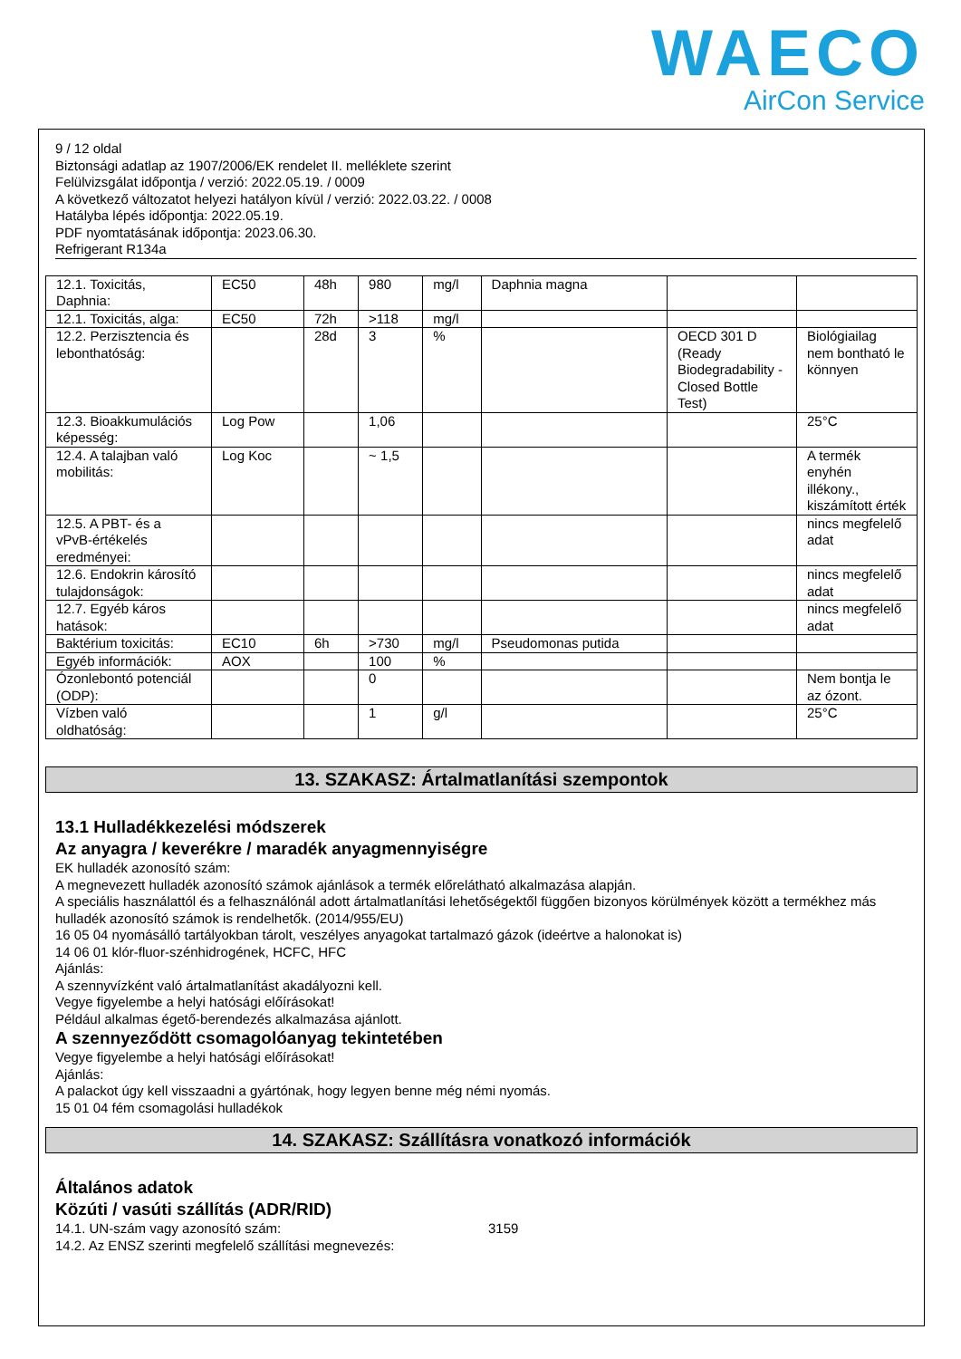WAECO
AirCon Service
9 / 12 oldal
Biztonsági adatlap az 1907/2006/EK rendelet II. melléklete szerint
Felülvizsgálat időpontja / verzió: 2022.05.19. / 0009
A következő változatot helyezi hatályon kívül / verzió: 2022.03.22. / 0008
Hatályba lépés időpontja: 2022.05.19.
PDF nyomtatásának időpontja: 2023.06.30.
Refrigerant R134a
| 12.1. Toxicitás, Daphnia: | EC50 | 48h | 980 | mg/l | Daphnia magna | | |
| 12.1. Toxicitás, alga: | EC50 | 72h | >118 | mg/l | | | |
| 12.2. Perzisztencia és lebonthatóság: | | 28d | 3 | % | | OECD 301 D (Ready Biodegradability - Closed Bottle Test) | Biológiailag nem bontható le könnyen |
| 12.3. Bioakkumulációs képesség: | Log Pow | | 1,06 | | | | 25°C |
| 12.4. A talajban való mobilitás: | Log Koc | | ~ 1,5 | | | | A termék enyhén illékony., kiszámított érték |
| 12.5. A PBT- és a vPvB-értékelés eredményei: | | | | | | | nincs megfelelő adat |
| 12.6. Endokrin károsító tulajdonságok: | | | | | | | nincs megfelelő adat |
| 12.7. Egyéb káros hatások: | | | | | | | nincs megfelelő adat |
| Baktérium toxicitás: | EC10 | 6h | >730 | mg/l | Pseudomonas putida | | |
| Egyéb információk: | AOX | | 100 | % | | | |
| Ózonlebontó potenciál (ODP): | | | 0 | | | | Nem bontja le az ózont. |
| Vízben való oldhatóság: | | | 1 | g/l | | | 25°C |
13. SZAKASZ: Ártalmatlanítási szempontok
13.1 Hulladékkezelési módszerek
Az anyagra / keverékre / maradék anyagmennyiségre
EK hulladék azonosító szám:
A megnevezett hulladék azonosító számok ajánlások a termék előrelátható alkalmazása alapján.
A speciális használattól és a felhasználónál adott ártalmatlanítási lehetőségektől függően bizonyos körülmények között a termékhez más hulladék azonosító számok is rendelhetők. (2014/955/EU)
16 05 04 nyomásálló tartályokban tárolt, veszélyes anyagokat tartalmazó gázok (ideértve a halonokat is)
14 06 01 klór-fluor-szénhidrogének, HCFC, HFC
Ajánlás:
A szennyvízként való ártalmatlanítást akadályozni kell.
Vegye figyelembe a helyi hatósági előírásokat!
Például alkalmas égető-berendezés alkalmazása ajánlott.
A szennyeződött csomagolóanyag tekintetében
Vegye figyelembe a helyi hatósági előírásokat!
Ajánlás:
A palackot úgy kell visszaadni a gyártónak, hogy legyen benne még némi nyomás.
15 01 04 fém csomagolási hulladékok
14. SZAKASZ: Szállításra vonatkozó információk
Általános adatok
Közúti / vasúti szállítás (ADR/RID)
14.1. UN-szám vagy azonosító szám: 3159
14.2. Az ENSZ szerinti megfelelő szállítási megnevezés: